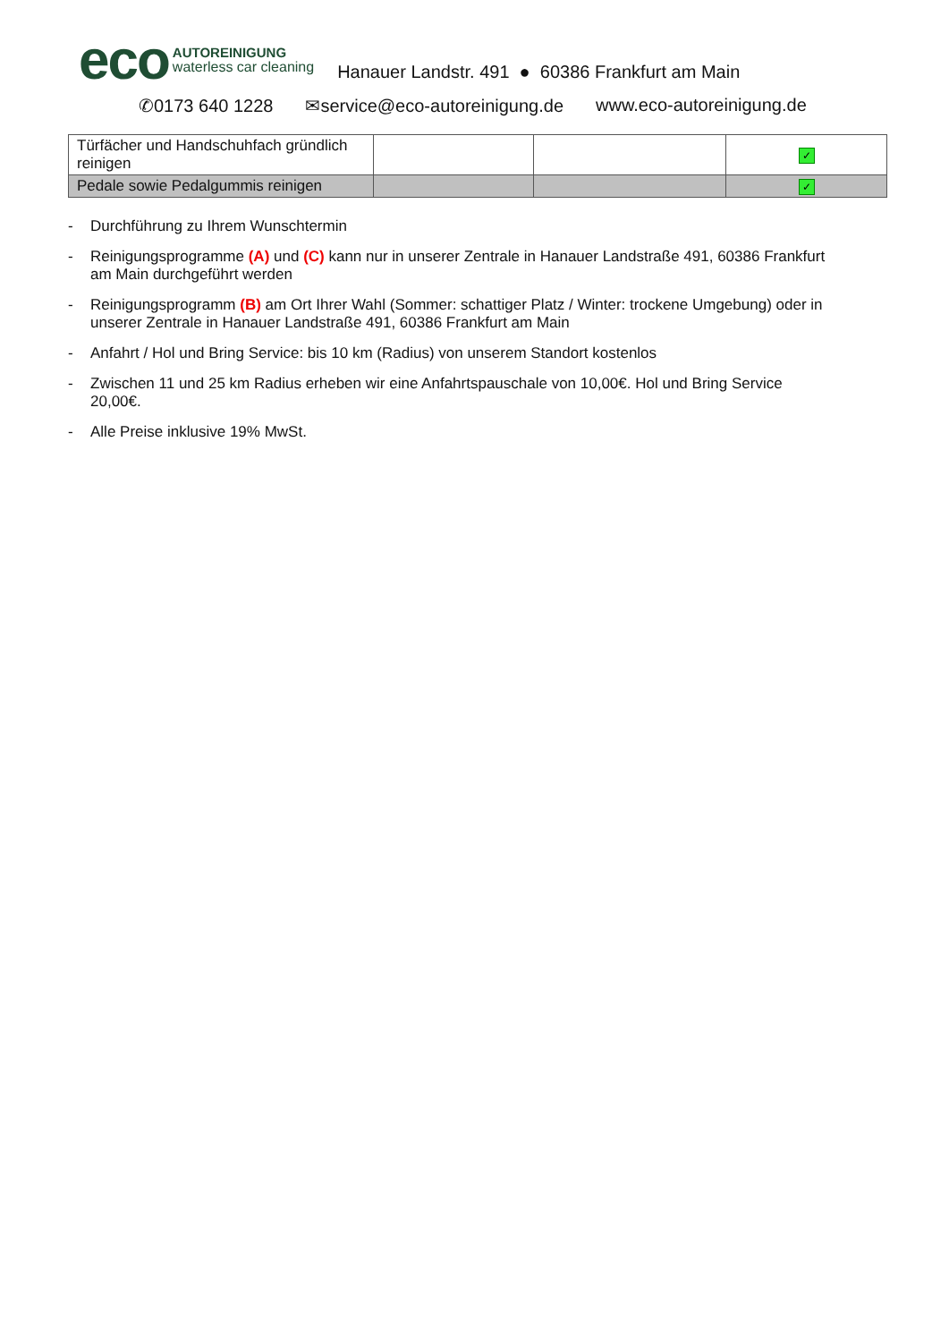eco
AUTOREINIGUNG
waterless car cleaning
Hanauer Landstr. 491 ● 60386 Frankfurt am Main
✆0173 640 1228 ✉service@eco-autoreinigung.de www.eco-autoreinigung.de
| Türfächer und Handschuhfach gründlich reinigen | | | ✓ |
| Pedale sowie Pedalgummis reinigen | | | ✓ |
- Durchführung zu Ihrem Wunschtermin
- Reinigungsprogramme (A) und (C) kann nur in unserer Zentrale in Hanauer Landstraße 491, 60386 Frankfurt am Main durchgeführt werden
- Reinigungsprogramm (B) am Ort Ihrer Wahl (Sommer: schattiger Platz / Winter: trockene Umgebung) oder in unserer Zentrale in Hanauer Landstraße 491, 60386 Frankfurt am Main
- Anfahrt / Hol und Bring Service: bis 10 km (Radius) von unserem Standort kostenlos
- Zwischen 11 und 25 km Radius erheben wir eine Anfahrtspauschale von 10,00€. Hol und Bring Service 20,00€.
- Alle Preise inklusive 19% MwSt.